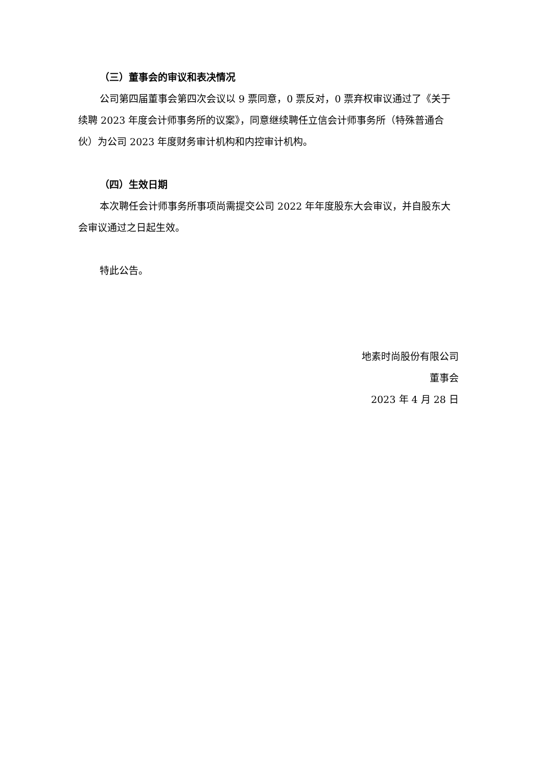（三）董事会的审议和表决情况
公司第四届董事会第四次会议以 9 票同意，0 票反对，0 票弃权审议通过了《关于续聘 2023 年度会计师事务所的议案》，同意继续聘任立信会计师事务所（特殊普通合伙）为公司 2023 年度财务审计机构和内控审计机构。
（四）生效日期
本次聘任会计师事务所事项尚需提交公司 2022 年年度股东大会审议，并自股东大会审议通过之日起生效。
特此公告。
地素时尚股份有限公司
董事会
2023 年 4 月 28 日